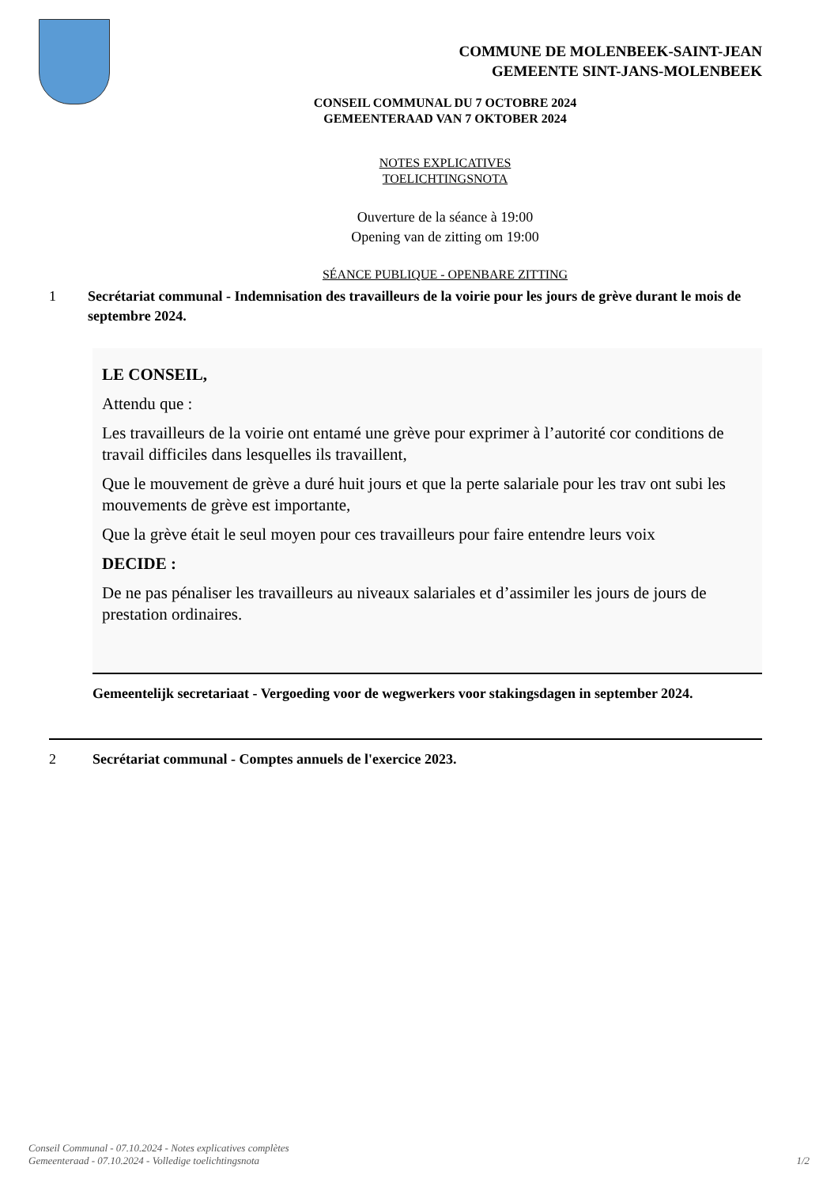COMMUNE DE MOLENBEEK-SAINT-JEAN
GEMEENTE SINT-JANS-MOLENBEEK
CONSEIL COMMUNAL DU 7 OCTOBRE 2024
GEMEENTERAAD VAN 7 OKTOBER 2024
NOTES EXPLICATIVES
TOELICHTINGSNOTA
Ouverture de la séance à 19:00
Opening van de zitting om 19:00
SÉANCE PUBLIQUE - OPENBARE ZITTING
1 Secrétariat communal - Indemnisation des travailleurs de la voirie pour les jours de grève durant le mois de septembre 2024.
LE CONSEIL,
Attendu que :
Les travailleurs de la voirie ont entamé une grève pour exprimer à l’autorité cor conditions de travail difficiles dans lesquelles ils travaillent,
Que le mouvement de grève a duré huit jours et que la perte salariale pour les trav ont subi les mouvements de grève est importante,
Que la grève était le seul moyen pour ces travailleurs pour faire entendre leurs voix
DECIDE :
De ne pas pénaliser les travailleurs au niveaux salariales et d’assimiler les jours de jours de prestation ordinaires.
Gemeentelijk secretariaat - Vergoeding voor de wegwerkers voor stakingsdagen in september 2024.
2 Secrétariat communal - Comptes annuels de l'exercice 2023.
Conseil Communal - 07.10.2024 - Notes explicatives complètes
Gemeenteraad - 07.10.2024 - Volledige toelichtingsnota
1/2